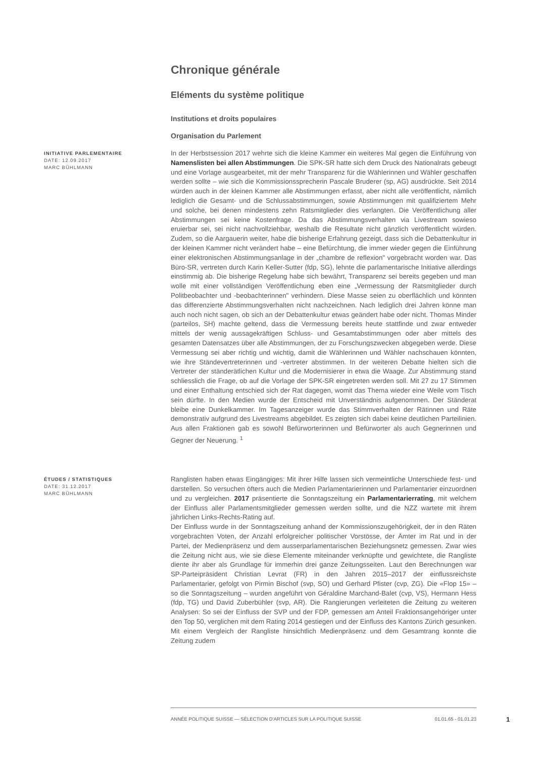Chronique générale
Eléments du système politique
Institutions et droits populaires
Organisation du Parlement
INITIATIVE PARLEMENTAIRE
DATE: 12.09.2017
MARC BÜHLMANN
In der Herbstsession 2017 wehrte sich die kleine Kammer ein weiteres Mal gegen die Einführung von Namenslisten bei allen Abstimmungen. Die SPK-SR hatte sich dem Druck des Nationalrats gebeugt und eine Vorlage ausgearbeitet, mit der mehr Transparenz für die Wählerinnen und Wähler geschaffen werden sollte – wie sich die Kommissionssprecherin Pascale Bruderer (sp, AG) ausdrückte. Seit 2014 würden auch in der kleinen Kammer alle Abstimmungen erfasst, aber nicht alle veröffentlicht, nämlich lediglich die Gesamt- und die Schlussabstimmungen, sowie Abstimmungen mit qualifiziertem Mehr und solche, bei denen mindestens zehn Ratsmitglieder dies verlangten. Die Veröffentlichung aller Abstimmungen sei keine Kostenfrage. Da das Abstimmungsverhalten via Livestream sowieso eruierbar sei, sei nicht nachvollziehbar, weshalb die Resultate nicht gänzlich veröffentlicht würden. Zudem, so die Aargauerin weiter, habe die bisherige Erfahrung gezeigt, dass sich die Debattenkultur in der kleinen Kammer nicht verändert habe – eine Befürchtung, die immer wieder gegen die Einführung einer elektronischen Abstimmungsanlage in der „chambre de reflexion" vorgebracht worden war. Das Büro-SR, vertreten durch Karin Keller-Sutter (fdp, SG), lehnte die parlamentarische Initiative allerdings einstimmig ab. Die bisherige Regelung habe sich bewährt, Transparenz sei bereits gegeben und man wolle mit einer vollständigen Veröffentlichung eben eine „Vermessung der Ratsmitglieder durch Politbeobachter und -beobachterinnen" verhindern. Diese Masse seien zu oberflächlich und könnten das differenzierte Abstimmungsverhalten nicht nachzeichnen. Nach lediglich drei Jahren könne man auch noch nicht sagen, ob sich an der Debattenkultur etwas geändert habe oder nicht. Thomas Minder (parteilos, SH) machte geltend, dass die Vermessung bereits heute stattfinde und zwar entweder mittels der wenig aussagekräftigen Schluss- und Gesamtabstimmungen oder aber mittels des gesamten Datensatzes über alle Abstimmungen, der zu Forschungszwecken abgegeben werde. Diese Vermessung sei aber richtig und wichtig, damit die Wählerinnen und Wähler nachschauen könnten, wie ihre Ständevertreterinnen und -vertreter abstimmen. In der weiteren Debatte hielten sich die Vertreter der ständerätlichen Kultur und die Modernisierer in etwa die Waage. Zur Abstimmung stand schliesslich die Frage, ob auf die Vorlage der SPK-SR eingetreten werden soll. Mit 27 zu 17 Stimmen und einer Enthaltung entschied sich der Rat dagegen, womit das Thema wieder eine Weile vom Tisch sein dürfte. In den Medien wurde der Entscheid mit Unverständnis aufgenommen. Der Ständerat bleibe eine Dunkelkammer. Im Tagesanzeiger wurde das Stimmverhalten der Rätinnen und Räte demonstrativ aufgrund des Livestreams abgebildet. Es zeigten sich dabei keine deutlichen Parteilinien. Aus allen Fraktionen gab es sowohl Befürworterinnen und Befürworter als auch Gegnerinnen und Gegner der Neuerung. <sup>1</sup>
ÉTUDES / STATISTIQUES
DATE: 31.12.2017
MARC BÜHLMANN
Ranglisten haben etwas Eingängiges: Mit ihrer Hilfe lassen sich vermeintliche Unterschiede fest- und darstellen. So versuchen öfters auch die Medien Parlamentarierinnen und Parlamentarier einzuordnen und zu vergleichen. 2017 präsentierte die Sonntagszeitung ein Parlamentarierrating, mit welchem der Einfluss aller Parlamentsmitglieder gemessen werden sollte, und die NZZ wartete mit ihrem jährlichen Links-Rechts-Rating auf.
Der Einfluss wurde in der Sonntagszeitung anhand der Kommissionszugehörigkeit, der in den Räten vorgebrachten Voten, der Anzahl erfolgreicher politischer Vorstösse, der Ämter im Rat und in der Partei, der Medienpräsenz und dem ausserparlamentarischen Beziehungsnetz gemessen. Zwar wies die Zeitung nicht aus, wie sie diese Elemente miteinander verknüpfte und gewichtete, die Rangliste diente ihr aber als Grundlage für immerhin drei ganze Zeitungsseiten. Laut den Berechnungen war SP-Parteipräsident Christian Levrat (FR) in den Jahren 2015–2017 der einflussreichste Parlamentarier, gefolgt von Pirmin Bischof (svp, SO) und Gerhard Pfister (cvp, ZG). Die «Flop 15» – so die Sonntagszeitung – wurden angeführt von Géraldine Marchand-Balet (cvp, VS), Hermann Hess (fdp, TG) und David Zuberbühler (svp, AR). Die Rangierungen verleiteten die Zeitung zu weiteren Analysen: So sei der Einfluss der SVP und der FDP, gemessen am Anteil Fraktionsangehöriger unter den Top 50, verglichen mit dem Rating 2014 gestiegen und der Einfluss des Kantons Zürich gesunken. Mit einem Vergleich der Rangliste hinsichtlich Medienpräsenz und dem Gesamtrang konnte die Zeitung zudem
ANNÉE POLITIQUE SUISSE — SÉLECTION D'ARTICLES SUR LA POLITIQUE SUISSE 01.01.65 - 01.01.23
1